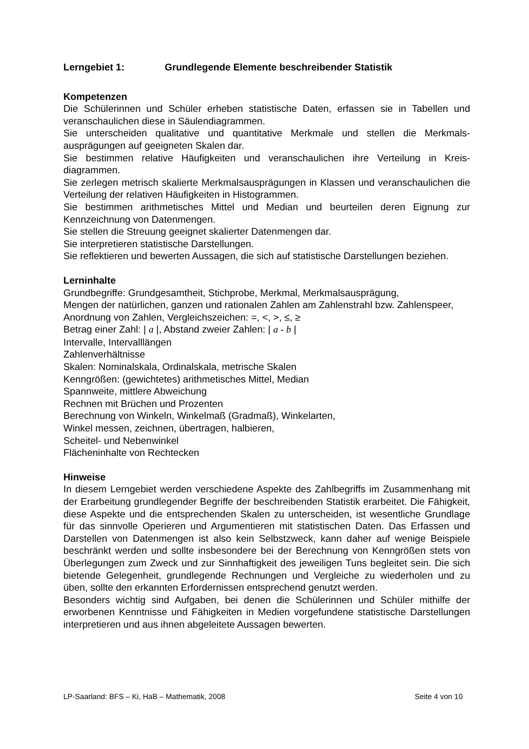Lerngebiet 1: Grundlegende Elemente beschreibender Statistik
Kompetenzen
Die Schülerinnen und Schüler erheben statistische Daten, erfassen sie in Tabellen und veranschaulichen diese in Säulendiagrammen.
Sie unterscheiden qualitative und quantitative Merkmale und stellen die Merkmals­ausprägungen auf geeigneten Skalen dar.
Sie bestimmen relative Häufigkeiten und veranschaulichen ihre Verteilung in Kreis­diagrammen.
Sie zerlegen metrisch skalierte Merkmalsausprägungen in Klassen und veranschau­lichen die Verteilung der relativen Häufigkeiten in Histogrammen.
Sie bestimmen arithmetisches Mittel und Median und beurteilen deren Eignung zur Kennzeichnung von Datenmengen.
Sie stellen die Streuung geeignet skalierter Datenmengen dar.
Sie interpretieren statistische Darstellungen.
Sie reflektieren und bewerten Aussagen, die sich auf statistische Darstellungen be­ziehen.
Lerninhalte
Grundbegriffe: Grundgesamtheit, Stichprobe, Merkmal, Merkmalsausprägung,
Mengen der natürlichen, ganzen und rationalen Zahlen am Zahlenstrahl bzw. Zah­lenspeer,
Anordnung von Zahlen, Vergleichszeichen: =, <, >, ≤, ≥
Betrag einer Zahl: | a |, Abstand zweier Zahlen: | a - b |
Intervalle, Intervalllängen
Zahlenverhältnisse
Skalen: Nominalskala, Ordinalskala, metrische Skalen
Kenngrößen: (gewichtetes) arithmetisches Mittel, Median
Spannweite, mittlere Abweichung
Rechnen mit Brüchen und Prozenten
Berechnung von Winkeln, Winkelmaß (Gradmaß), Winkelarten,
Winkel messen, zeichnen, übertragen, halbieren,
Scheitel- und Nebenwinkel
Flächeninhalte von Rechtecken
Hinweise
In diesem Lerngebiet werden verschiedene Aspekte des Zahlbegriffs im Zusammen­hang mit der Erarbeitung grundlegender Begriffe der beschreibenden Statistik erar­beitet. Die Fähigkeit, diese Aspekte und die entsprechenden Skalen zu unterschei­den, ist wesentliche Grundlage für das sinnvolle Operieren und Argumentieren mit statistischen Daten. Das Erfassen und Darstellen von Datenmengen ist also kein Selbstzweck, kann daher auf wenige Beispiele beschränkt werden und sollte insbe­sondere bei der Berechnung von Kenngrößen stets von Überlegungen zum Zweck und zur Sinnhaftigkeit des jeweiligen Tuns begleitet sein. Die sich bietende Gelegen­heit, grundlegende Rechnungen und Vergleiche zu wiederholen und zu üben, sollte den erkannten Erfordernissen entsprechend genutzt werden.
Besonders wichtig sind Aufgaben, bei denen die Schülerinnen und Schüler mithilfe der erworbenen Kenntnisse und Fähigkeiten in Medien vorgefundene statistische Darstellungen interpretieren und aus ihnen abgeleitete Aussagen bewerten.
LP-Saarland: BFS – Ki, HaB – Mathematik, 2008 Seite 4 von 10